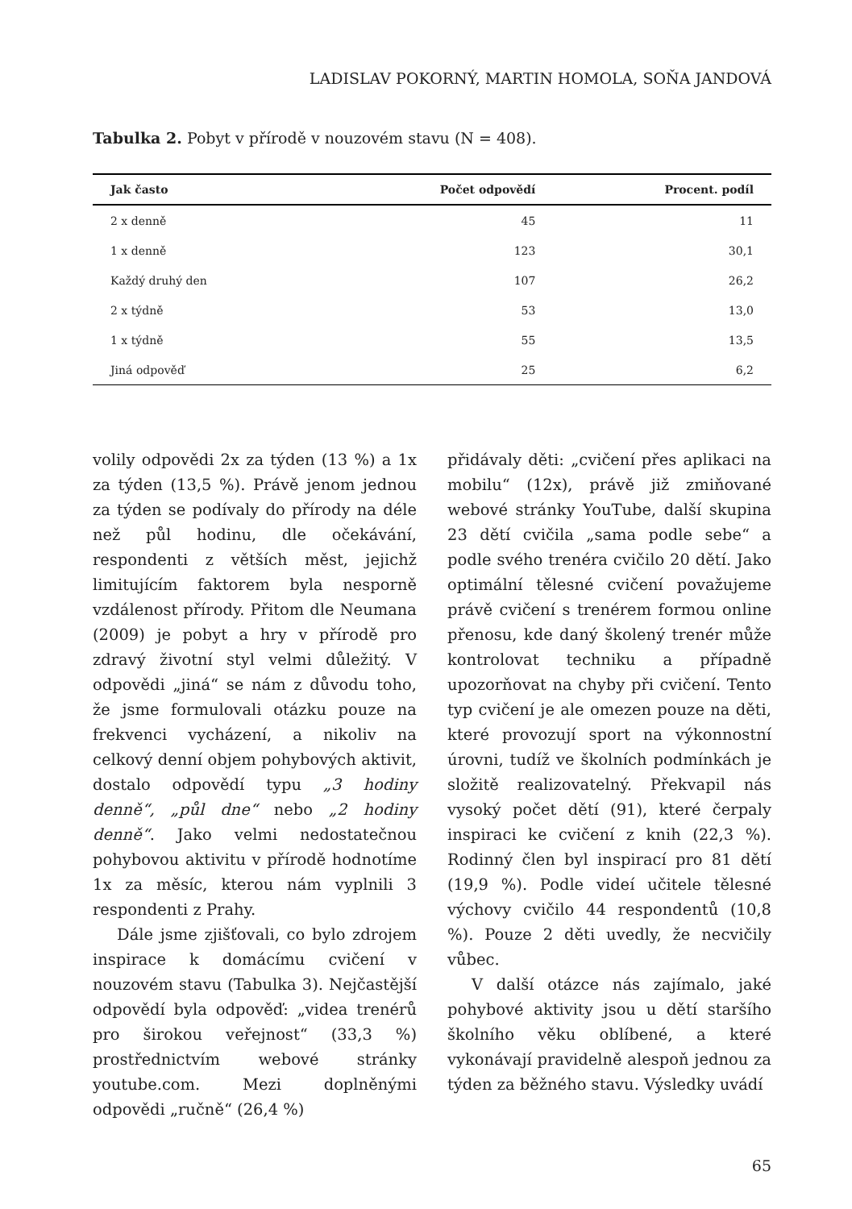LADISLAV POKORNÝ, MARTIN HOMOLA, SOŇA JANDOVÁ
Tabulka 2. Pobyt v přírodě v nouzovém stavu (N = 408).
| Jak často | Počet odpovědí | Procent. podíl |
| --- | --- | --- |
| 2 x denně | 45 | 11 |
| 1 x denně | 123 | 30,1 |
| Každý druhý den | 107 | 26,2 |
| 2 x týdně | 53 | 13,0 |
| 1 x týdně | 55 | 13,5 |
| Jiná odpověď | 25 | 6,2 |
volily odpovědi 2x za týden (13 %) a 1x za týden (13,5 %). Právě jenom jednou za týden se podívaly do přírody na déle než půl hodinu, dle očekávání, respondenti z větších měst, jejichž limitujícím faktorem byla nesporně vzdálenost přírody. Přitom dle Neumana (2009) je pobyt a hry v přírodě pro zdravý životní styl velmi důležitý. V odpovědi „jiná“ se nám z důvodu toho, že jsme formulovali otázku pouze na frekvenci vycházení, a nikoliv na celkový denní objem pohybových aktivit, dostalo odpovědí typu „3 hodiny denně“, „půl dne“ nebo „2 hodiny denně“. Jako velmi nedostatečnou pohybovou aktivitu v přírodě hodnotíme 1x za měsíc, kterou nám vyplnili 3 respondenti z Prahy.
Dále jsme zjišťovali, co bylo zdrojem inspirace k domácímu cvičení v nouzovém stavu (Tabulka 3). Nejčastější odpovědí byla odpověď: „videa trenérů pro širokou veřejnost“ (33,3 %) prostřednictvím webové stránky youtube.com. Mezi doplněnými odpovědi „ručně“ (26,4 %)
přidávaly děti: „cvičení přes aplikaci na mobilu“ (12x), právě již zmiňované webové stránky YouTube, další skupina 23 dětí cvičila „sama podle sebe“ a podle svého trenéra cvičilo 20 dětí. Jako optimální tělesné cvičení považujeme právě cvičení s trenérem formou online přenosu, kde daný školený trenér může kontrolovat techniku a případně upozorňovat na chyby při cvičení. Tento typ cvičení je ale omezen pouze na děti, které provozují sport na výkonnostní úrovni, tudíž ve školních podmínkách je složitě realizovatelný. Překvapil nás vysoký počet dětí (91), které čerpaly inspiraci ke cvičení z knih (22,3 %). Rodinný člen byl inspirací pro 81 dětí (19,9 %). Podle videí učitele tělesné výchovy cvičilo 44 respondentů (10,8 %). Pouze 2 děti uvedly, že necvičily vůbec.
V další otázce nás zajímalo, jaké pohybové aktivity jsou u dětí staršího školního věku oblíbené, a které vykonávají pravidelně alespoň jednou za týden za běžného stavu. Výsledky uvádí
65